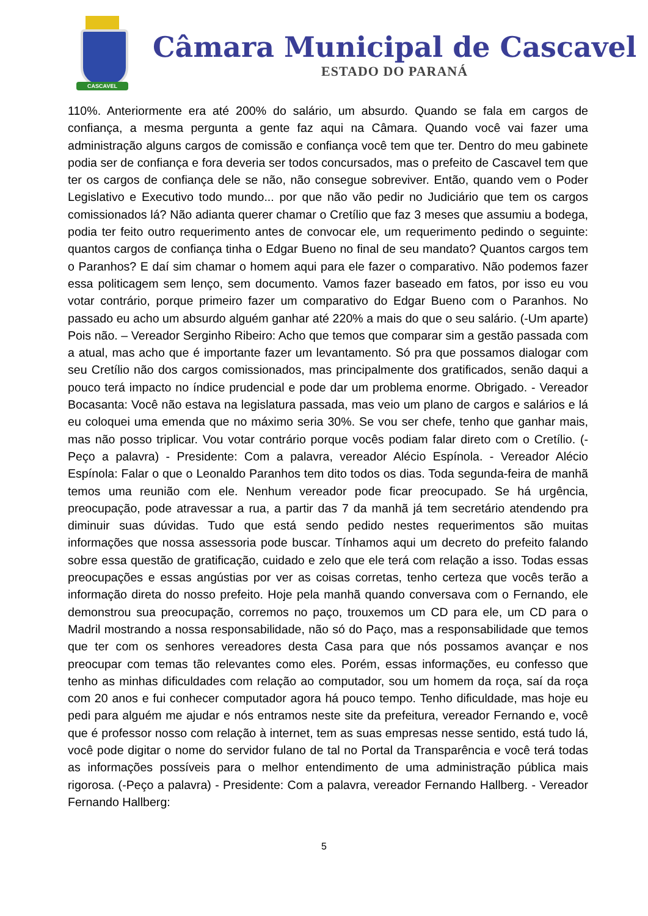CASCAVEL
Câmara Municipal de Cascavel
ESTADO DO PARANÁ
110%. Anteriormente era até 200% do salário, um absurdo. Quando se fala em cargos de confiança, a mesma pergunta a gente faz aqui na Câmara. Quando você vai fazer uma administração alguns cargos de comissão e confiança você tem que ter. Dentro do meu gabinete podia ser de confiança e fora deveria ser todos concursados, mas o prefeito de Cascavel tem que ter os cargos de confiança dele se não, não consegue sobreviver. Então, quando vem o Poder Legislativo e Executivo todo mundo... por que não vão pedir no Judiciário que tem os cargos comissionados lá? Não adianta querer chamar o Cretílio que faz 3 meses que assumiu a bodega, podia ter feito outro requerimento antes de convocar ele, um requerimento pedindo o seguinte: quantos cargos de confiança tinha o Edgar Bueno no final de seu mandato? Quantos cargos tem o Paranhos? E daí sim chamar o homem aqui para ele fazer o comparativo. Não podemos fazer essa politicagem sem lenço, sem documento. Vamos fazer baseado em fatos, por isso eu vou votar contrário, porque primeiro fazer um comparativo do Edgar Bueno com o Paranhos. No passado eu acho um absurdo alguém ganhar até 220% a mais do que o seu salário. (-Um aparte) Pois não. – Vereador Serginho Ribeiro: Acho que temos que comparar sim a gestão passada com a atual, mas acho que é importante fazer um levantamento. Só pra que possamos dialogar com seu Cretílio não dos cargos comissionados, mas principalmente dos gratificados, senão daqui a pouco terá impacto no índice prudencial e pode dar um problema enorme. Obrigado. - Vereador Bocasanta: Você não estava na legislatura passada, mas veio um plano de cargos e salários e lá eu coloquei uma emenda que no máximo seria 30%. Se vou ser chefe, tenho que ganhar mais, mas não posso triplicar. Vou votar contrário porque vocês podiam falar direto com o Cretílio. (-Peço a palavra) - Presidente: Com a palavra, vereador Alécio Espínola. - Vereador Alécio Espínola: Falar o que o Leonaldo Paranhos tem dito todos os dias. Toda segunda-feira de manhã temos uma reunião com ele. Nenhum vereador pode ficar preocupado. Se há urgência, preocupação, pode atravessar a rua, a partir das 7 da manhã já tem secretário atendendo pra diminuir suas dúvidas. Tudo que está sendo pedido nestes requerimentos são muitas informações que nossa assessoria pode buscar. Tínhamos aqui um decreto do prefeito falando sobre essa questão de gratificação, cuidado e zelo que ele terá com relação a isso. Todas essas preocupações e essas angústias por ver as coisas corretas, tenho certeza que vocês terão a informação direta do nosso prefeito. Hoje pela manhã quando conversava com o Fernando, ele demonstrou sua preocupação, corremos no paço, trouxemos um CD para ele, um CD para o Madril mostrando a nossa responsabilidade, não só do Paço, mas a responsabilidade que temos que ter com os senhores vereadores desta Casa para que nós possamos avançar e nos preocupar com temas tão relevantes como eles. Porém, essas informações, eu confesso que tenho as minhas dificuldades com relação ao computador, sou um homem da roça, saí da roça com 20 anos e fui conhecer computador agora há pouco tempo. Tenho dificuldade, mas hoje eu pedi para alguém me ajudar e nós entramos neste site da prefeitura, vereador Fernando e, você que é professor nosso com relação à internet, tem as suas empresas nesse sentido, está tudo lá, você pode digitar o nome do servidor fulano de tal no Portal da Transparência e você terá todas as informações possíveis para o melhor entendimento de uma administração pública mais rigorosa. (-Peço a palavra) - Presidente: Com a palavra, vereador Fernando Hallberg. - Vereador Fernando Hallberg:
5